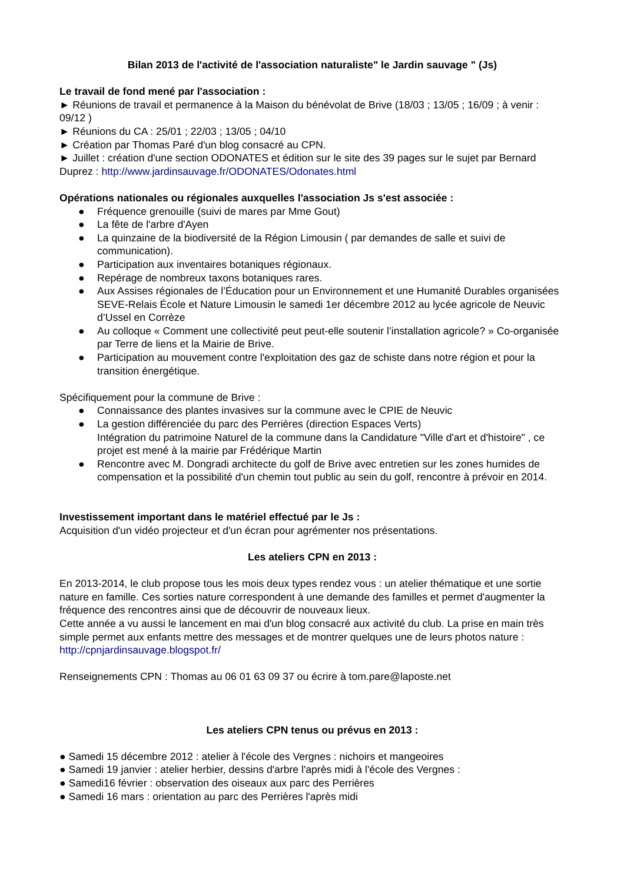Bilan 2013 de l'activité de l'association naturaliste" le Jardin sauvage " (Js)
Le travail de fond mené par l'association :
► Réunions de travail et permanence à la Maison du bénévolat de Brive (18/03 ; 13/05 ; 16/09 ; à venir : 09/12 )
► Réunions du CA : 25/01 ; 22/03 ; 13/05 ; 04/10
► Création par Thomas Paré d'un blog consacré au CPN.
► Juillet : création d'une section ODONATES et édition sur le site des 39 pages sur le sujet par Bernard Duprez : http://www.jardinsauvage.fr/ODONATES/Odonates.html
Opérations nationales ou régionales auxquelles l'association Js s'est associée :
● Fréquence grenouille (suivi de mares par Mme Gout)
● La fête de l'arbre d'Ayen
● La quinzaine de la biodiversité de la Région Limousin ( par demandes de salle et suivi de communication).
● Participation aux inventaires botaniques régionaux.
● Repérage de nombreux taxons botaniques rares.
● Aux Assises régionales de l’Éducation pour un Environnement et une Humanité Durables organisées SEVE-Relais École et Nature Limousin le samedi 1er décembre 2012 au lycée agricole de Neuvic d’Ussel en Corrèze
● Au colloque « Comment une collectivité peut peut-elle soutenir l’installation agricole? » Co-organisée par Terre de liens et la Mairie de Brive.
● Participation au mouvement contre l'exploitation des gaz de schiste dans notre région et pour la transition énergétique.
Spécifiquement pour la commune de Brive :
● Connaissance des plantes invasives sur la commune avec le CPIE de Neuvic
● La gestion différenciée du parc des Perrières (direction Espaces Verts)
Intégration du patrimoine Naturel de la commune dans la Candidature "Ville d'art et d'histoire" , ce projet est mené à la mairie par Frédérique Martin
● Rencontre avec M. Dongradi architecte du golf de Brive avec entretien sur les zones humides de compensation et la possibilité d'un chemin tout public au sein du golf, rencontre à prévoir en 2014.
Investissement important dans le matériel effectué par le Js :
Acquisition d'un vidéo projecteur et d'un écran pour agrémenter nos présentations.
Les ateliers CPN en 2013 :
En 2013-2014, le club propose tous les mois deux types rendez vous : un atelier thématique et une sortie nature en famille. Ces sorties nature correspondent à une demande des familles et permet d'augmenter la fréquence des rencontres ainsi que de découvrir de nouveaux lieux.
Cette année a vu aussi le lancement en mai d'un blog consacré aux activité du club. La prise en main très simple permet aux enfants mettre des messages et de montrer quelques une de leurs photos nature : http://cpnjardinsauvage.blogspot.fr/
Renseignements CPN : Thomas au 06 01 63 09 37 ou écrire à tom.pare@laposte.net
Les ateliers CPN tenus ou prévus en 2013 :
● Samedi 15 décembre 2012 : atelier à l'école des Vergnes : nichoirs et mangeoires
● Samedi 19 janvier : atelier herbier, dessins d'arbre l'après midi à l'école des Vergnes :
● Samedi16 février : observation des oiseaux aux parc des Perrières
● Samedi 16 mars : orientation au parc des Perrières l'après midi